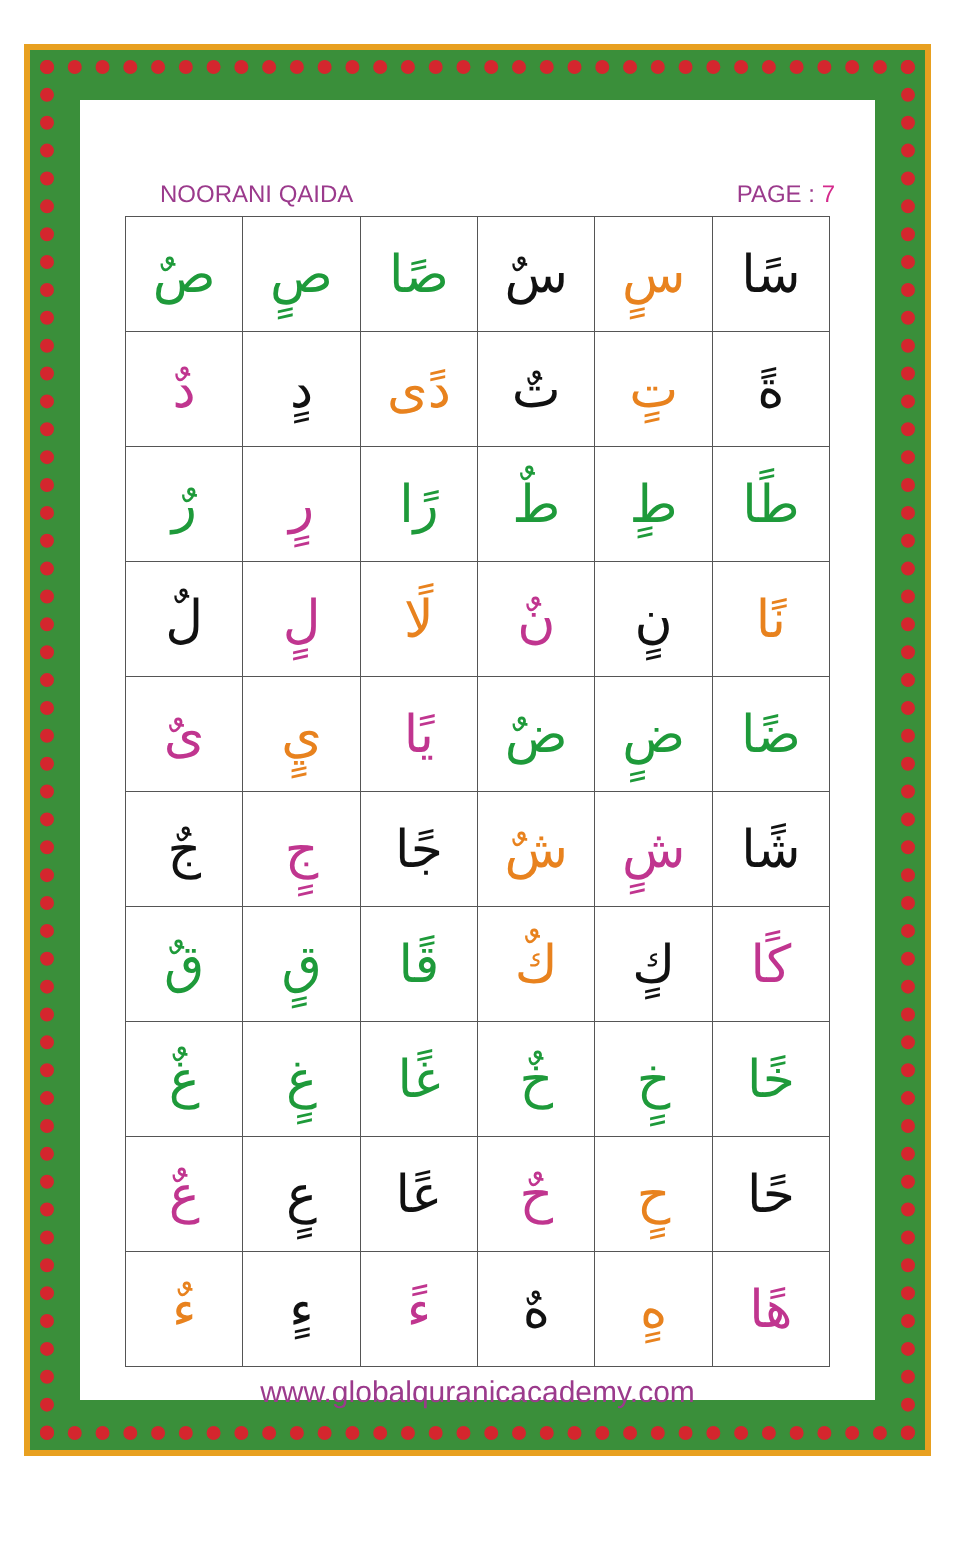NOORANI QAIDA PAGE : 7
| سًا | سٍ | سٌ | صًا | صٍ | صٌ |
| ةً | تٍ | تٌ | دًى | دٍ | دٌ |
| طًا | طٍ | طٌ | رًا | رٍ | رٌ |
| نًا | نٍ | نٌ | لًا | لٍ | لٌ |
| ضًا | ضٍ | ضٌ | يًا | يٍ | ىٌ |
| شًا | شٍ | شٌ | جًا | جٍ | جٌ |
| كًا | كٍ | كٌ | قًا | قٍ | قٌ |
| خًا | خٍ | خٌ | غًا | غٍ | غٌ |
| حًا | حٍ | حٌ | عًا | عٍ | عٌ |
| هًا | هٍ | هٌ | ءً | ءٍ | ءٌ |
www.globalquranicacademy.com